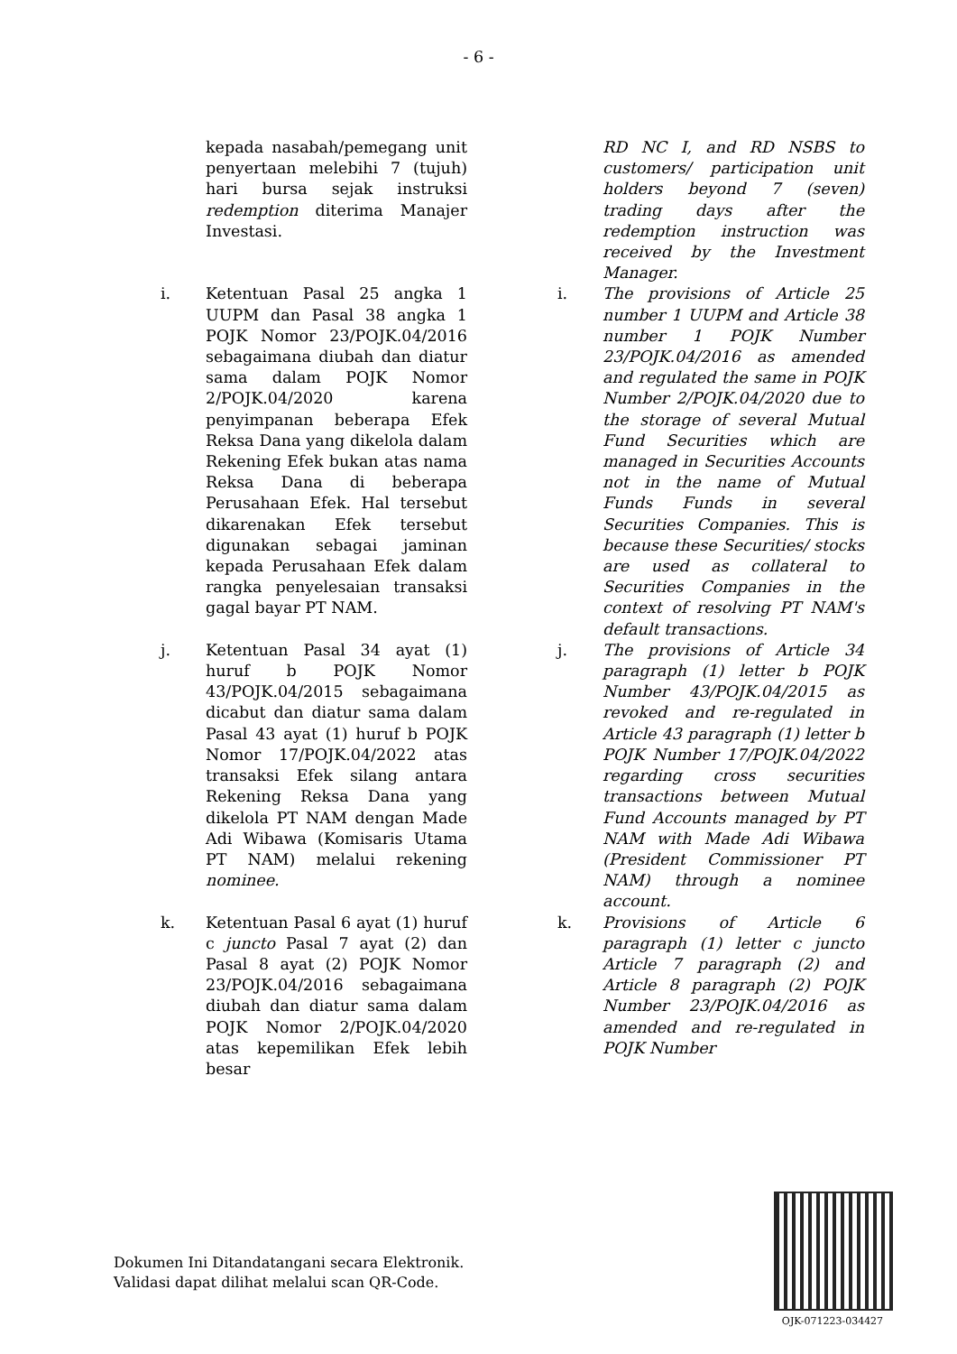- 6 -
kepada nasabah/pemegang unit penyertaan melebihi 7 (tujuh) hari bursa sejak instruksi redemption diterima Manajer Investasi.
RD NC I, and RD NSBS to customers/ participation unit holders beyond 7 (seven) trading days after the redemption instruction was received by the Investment Manager.
i. Ketentuan Pasal 25 angka 1 UUPM dan Pasal 38 angka 1 POJK Nomor 23/POJK.04/2016 sebagaimana diubah dan diatur sama dalam POJK Nomor 2/POJK.04/2020 karena penyimpanan beberapa Efek Reksa Dana yang dikelola dalam Rekening Efek bukan atas nama Reksa Dana di beberapa Perusahaan Efek. Hal tersebut dikarenakan Efek tersebut digunakan sebagai jaminan kepada Perusahaan Efek dalam rangka penyelesaian transaksi gagal bayar PT NAM.
i. The provisions of Article 25 number 1 UUPM and Article 38 number 1 POJK Number 23/POJK.04/2016 as amended and regulated the same in POJK Number 2/POJK.04/2020 due to the storage of several Mutual Fund Securities which are managed in Securities Accounts not in the name of Mutual Funds Funds in several Securities Companies. This is because these Securities/ stocks are used as collateral to Securities Companies in the context of resolving PT NAM's default transactions.
j. Ketentuan Pasal 34 ayat (1) huruf b POJK Nomor 43/POJK.04/2015 sebagaimana dicabut dan diatur sama dalam Pasal 43 ayat (1) huruf b POJK Nomor 17/POJK.04/2022 atas transaksi Efek silang antara Rekening Reksa Dana yang dikelola PT NAM dengan Made Adi Wibawa (Komisaris Utama PT NAM) melalui rekening nominee.
j. The provisions of Article 34 paragraph (1) letter b POJK Number 43/POJK.04/2015 as revoked and re-regulated in Article 43 paragraph (1) letter b POJK Number 17/POJK.04/2022 regarding cross securities transactions between Mutual Fund Accounts managed by PT NAM with Made Adi Wibawa (President Commissioner PT NAM) through a nominee account.
k. Ketentuan Pasal 6 ayat (1) huruf c juncto Pasal 7 ayat (2) dan Pasal 8 ayat (2) POJK Nomor 23/POJK.04/2016 sebagaimana diubah dan diatur sama dalam POJK Nomor 2/POJK.04/2020 atas kepemilikan Efek lebih besar
k. Provisions of Article 6 paragraph (1) letter c juncto Article 7 paragraph (2) and Article 8 paragraph (2) POJK Number 23/POJK.04/2016 as amended and re-regulated in POJK Number
Dokumen Ini Ditandatangani secara Elektronik.
Validasi dapat dilihat melalui scan QR-Code.
OJK-071223-034427